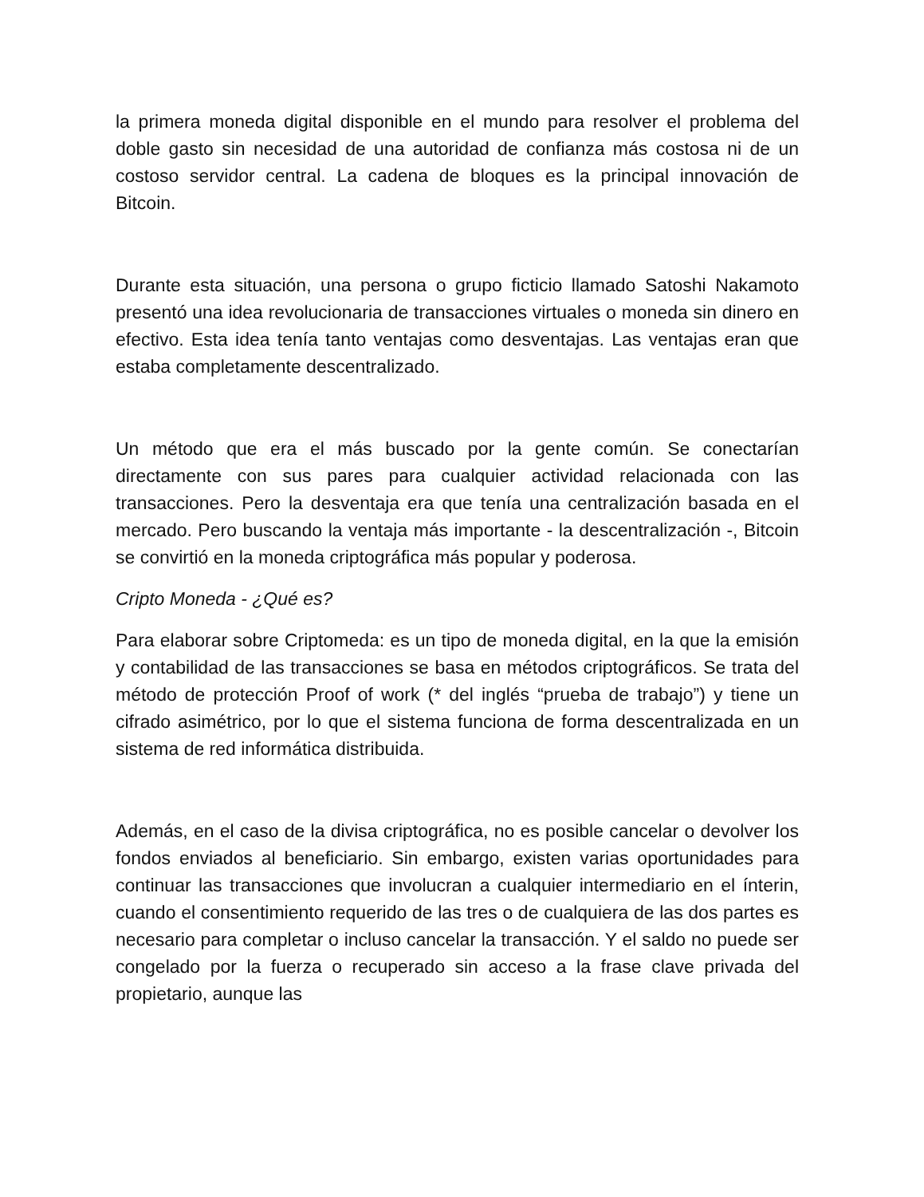la primera moneda digital disponible en el mundo para resolver el problema del doble gasto sin necesidad de una autoridad de confianza más costosa ni de un costoso servidor central. La cadena de bloques es la principal innovación de Bitcoin.
Durante esta situación, una persona o grupo ficticio llamado Satoshi Nakamoto presentó una idea revolucionaria de transacciones virtuales o moneda sin dinero en efectivo. Esta idea tenía tanto ventajas como desventajas. Las ventajas eran que estaba completamente descentralizado.
Un método que era el más buscado por la gente común. Se conectarían directamente con sus pares para cualquier actividad relacionada con las transacciones. Pero la desventaja era que tenía una centralización basada en el mercado. Pero buscando la ventaja más importante - la descentralización -, Bitcoin se convirtió en la moneda criptográfica más popular y poderosa.
Cripto Moneda - ¿Qué es?
Para elaborar sobre Criptomeda: es un tipo de moneda digital, en la que la emisión y contabilidad de las transacciones se basa en métodos criptográficos. Se trata del método de protección Proof of work (* del inglés “prueba de trabajo”) y tiene un cifrado asimétrico, por lo que el sistema funciona de forma descentralizada en un sistema de red informática distribuida.
Además, en el caso de la divisa criptográfica, no es posible cancelar o devolver los fondos enviados al beneficiario. Sin embargo, existen varias oportunidades para continuar las transacciones que involucran a cualquier intermediario en el ínterin, cuando el consentimiento requerido de las tres o de cualquiera de las dos partes es necesario para completar o incluso cancelar la transacción. Y el saldo no puede ser congelado por la fuerza o recuperado sin acceso a la frase clave privada del propietario, aunque las